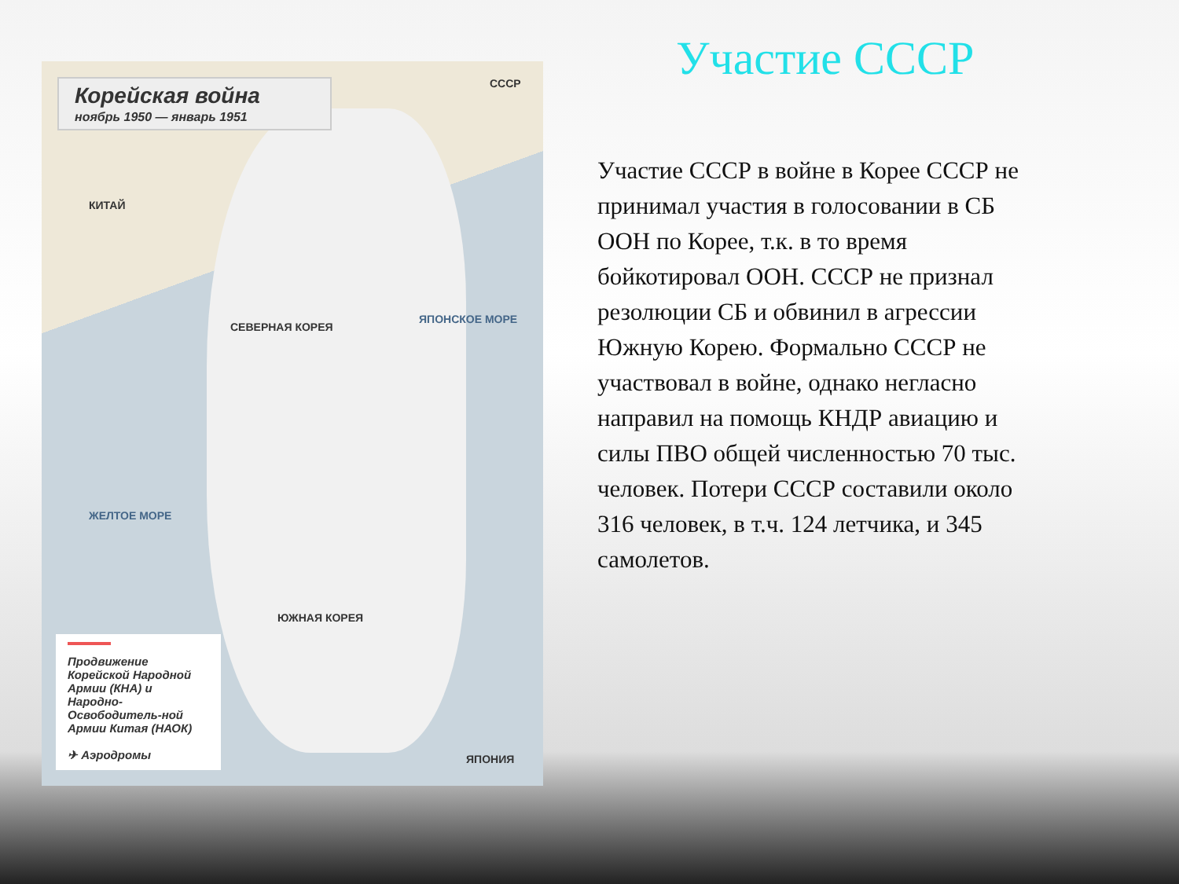Корейская война
ноябрь 1950 — январь 1951
КИТАЙ
СЕВЕРНАЯ КОРЕЯ
ЮЖНАЯ КОРЕЯ
ЯПОНСКОЕ МОРЕ
ЖЕЛТОЕ МОРЕ
СССР
ЯПОНИЯ
Продвижение Корейской Народной Армии (КНА) и Народно-Освободитель-ной Армии Китая (НАОК)
✈ Аэродромы
Участие СССР
Участие СССР в войне в Корее СССР не принимал участия в голосовании в СБ ООН по Корее, т.к. в то время бойкотировал ООН. СССР не признал резолюции СБ и обвинил в агрессии Южную Корею. Формально СССР не участвовал в войне, однако негласно направил на помощь КНДР авиацию и силы ПВО общей численностью 70 тыс. человек. Потери СССР составили около 316 человек, в т.ч. 124 летчика, и 345 самолетов.